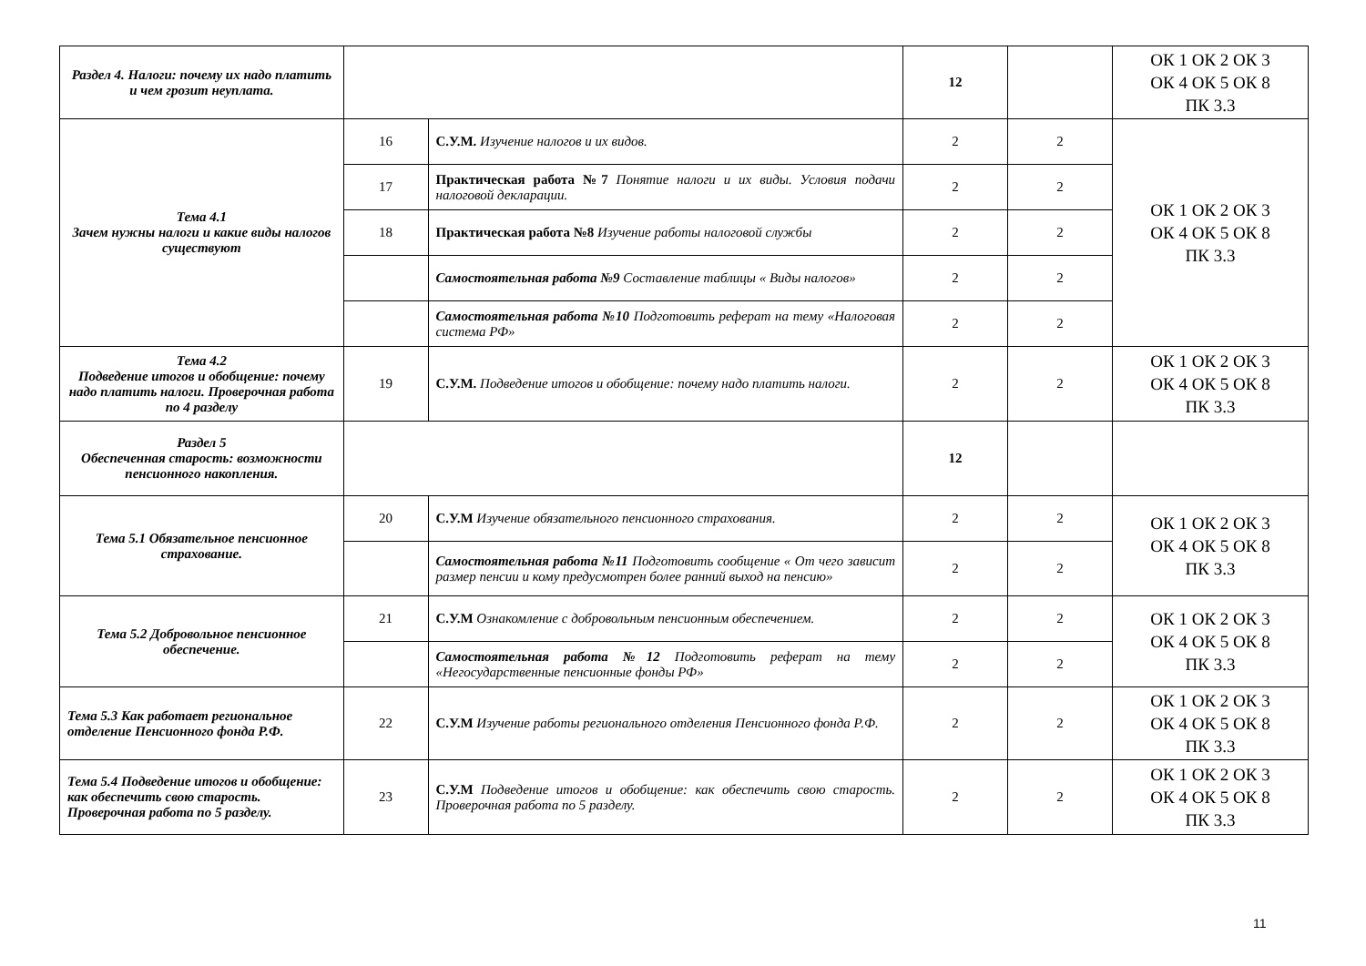| Раздел 4. Налоги: почему их надо платить и чем грозит неуплата. | | | 12 | | ОК 1 ОК 2 ОК 3 ОК 4 ОК 5 ОК 8 ПК 3.3 |
| Тема 4.1 Зачем нужны налоги и какие виды налогов существуют | 16 | С.У.М. Изучение налогов и их видов. | 2 | 2 | ОК 1 ОК 2 ОК 3 ОК 4 ОК 5 ОК 8 ПК 3.3 |
| | 17 | Практическая работа №7 Понятие налоги и их виды. Условия подачи налоговой декларации. | 2 | 2 | |
| | 18 | Практическая работа №8 Изучение работы налоговой службы | 2 | 2 | |
| | | Самостоятельная работа №9 Составление таблицы « Виды налогов» | 2 | 2 | |
| | | Самостоятельная работа №10 Подготовить реферат на тему «Налоговая система РФ» | 2 | 2 | |
| Тема 4.2 Подведение итогов и обобщение: почему надо платить налоги. Проверочная работа по 4 разделу | 19 | С.У.М. Подведение итогов и обобщение: почему надо платить налоги. | 2 | 2 | ОК 1 ОК 2 ОК 3 ОК 4 ОК 5 ОК 8 ПК 3.3 |
| Раздел 5 Обеспеченная старость: возможности пенсионного накопления. | | | 12 | | |
| Тема 5.1 Обязательное пенсионное страхование. | 20 | С.У.М Изучение обязательного пенсионного страхования. | 2 | 2 | ОК 1 ОК 2 ОК 3 ОК 4 ОК 5 ОК 8 ПК 3.3 |
| | | Самостоятельная работа №11 Подготовить сообщение « От чего зависит размер пенсии и кому предусмотрен более ранний выход на пенсию» | 2 | 2 | |
| Тема 5.2 Добровольное пенсионное обеспечение. | 21 | С.У.М Ознакомление с добровольным пенсионным обеспечением. | 2 | 2 | ОК 1 ОК 2 ОК 3 ОК 4 ОК 5 ОК 8 ПК 3.3 |
| | | Самостоятельная работа №12 Подготовить реферат на тему «Негосударственные пенсионные фонды РФ» | 2 | 2 | |
| Тема 5.3 Как работает региональное отделение Пенсионного фонда Р.Ф. | 22 | С.У.М Изучение работы регионального отделения Пенсионного фонда Р.Ф. | 2 | 2 | ОК 1 ОК 2 ОК 3 ОК 4 ОК 5 ОК 8 ПК 3.3 |
| Тема 5.4 Подведение итогов и обобщение: как обеспечить свою старость. Проверочная работа по 5 разделу. | 23 | С.У.М Подведение итогов и обобщение: как обеспечить свою старость. Проверочная работа по 5 разделу. | 2 | 2 | ОК 1 ОК 2 ОК 3 ОК 4 ОК 5 ОК 8 ПК 3.3 |
11